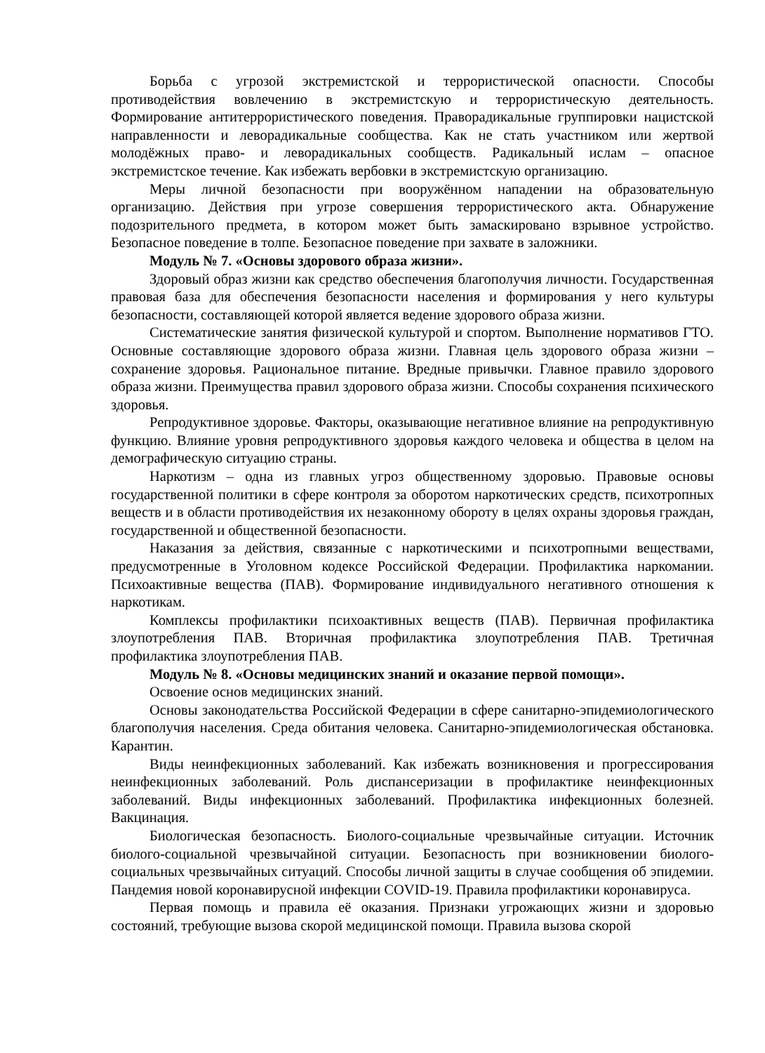Борьба с угрозой экстремистской и террористической опасности. Способы противодействия вовлечению в экстремистскую и террористическую деятельность. Формирование антитеррористического поведения. Праворадикальные группировки нацистской направленности и леворадикальные сообщества. Как не стать участником или жертвой молодёжных право- и леворадикальных сообществ. Радикальный ислам – опасное экстремистское течение. Как избежать вербовки в экстремистскую организацию.
Меры личной безопасности при вооружённом нападении на образовательную организацию. Действия при угрозе совершения террористического акта. Обнаружение подозрительного предмета, в котором может быть замаскировано взрывное устройство. Безопасное поведение в толпе. Безопасное поведение при захвате в заложники.
Модуль № 7. «Основы здорового образа жизни».
Здоровый образ жизни как средство обеспечения благополучия личности. Государственная правовая база для обеспечения безопасности населения и формирования у него культуры безопасности, составляющей которой является ведение здорового образа жизни.
Систематические занятия физической культурой и спортом. Выполнение нормативов ГТО. Основные составляющие здорового образа жизни. Главная цель здорового образа жизни – сохранение здоровья. Рациональное питание. Вредные привычки. Главное правило здорового образа жизни. Преимущества правил здорового образа жизни. Способы сохранения психического здоровья.
Репродуктивное здоровье. Факторы, оказывающие негативное влияние на репродуктивную функцию. Влияние уровня репродуктивного здоровья каждого человека и общества в целом на демографическую ситуацию страны.
Наркотизм – одна из главных угроз общественному здоровью. Правовые основы государственной политики в сфере контроля за оборотом наркотических средств, психотропных веществ и в области противодействия их незаконному обороту в целях охраны здоровья граждан, государственной и общественной безопасности.
Наказания за действия, связанные с наркотическими и психотропными веществами, предусмотренные в Уголовном кодексе Российской Федерации. Профилактика наркомании. Психоактивные вещества (ПАВ). Формирование индивидуального негативного отношения к наркотикам.
Комплексы профилактики психоактивных веществ (ПАВ). Первичная профилактика злоупотребления ПАВ. Вторичная профилактика злоупотребления ПАВ. Третичная профилактика злоупотребления ПАВ.
Модуль № 8. «Основы медицинских знаний и оказание первой помощи».
Освоение основ медицинских знаний.
Основы законодательства Российской Федерации в сфере санитарно-эпидемиологического благополучия населения. Среда обитания человека. Санитарно-эпидемиологическая обстановка. Карантин.
Виды неинфекционных заболеваний. Как избежать возникновения и прогрессирования неинфекционных заболеваний. Роль диспансеризации в профилактике неинфекционных заболеваний. Виды инфекционных заболеваний. Профилактика инфекционных болезней. Вакцинация.
Биологическая безопасность. Биолого-социальные чрезвычайные ситуации. Источник биолого-социальной чрезвычайной ситуации. Безопасность при возникновении биолого-социальных чрезвычайных ситуаций. Способы личной защиты в случае сообщения об эпидемии. Пандемия новой коронавирусной инфекции COVID-19. Правила профилактики коронавируса.
Первая помощь и правила её оказания. Признаки угрожающих жизни и здоровью состояний, требующие вызова скорой медицинской помощи. Правила вызова скорой